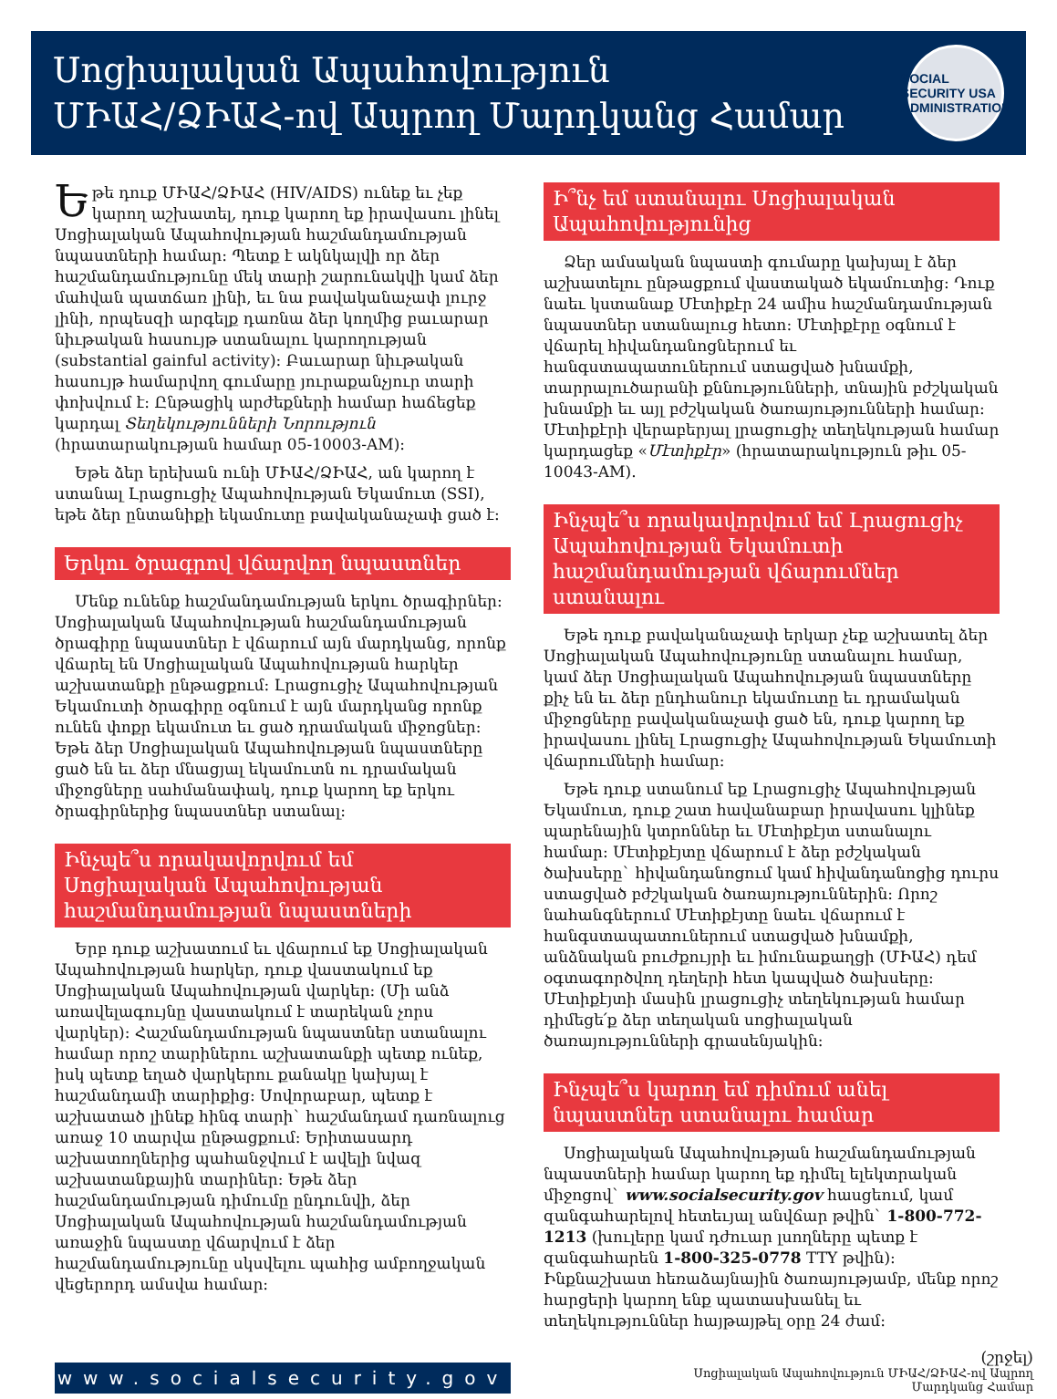Սոցիալական Ապահովություն
ՄԻԱՀ/ՁԻԱՀ-ով Ապրող Մարդկանց Համար
SOCIAL SECURITY USA ADMINISTRATION
Եթե դուք ՄԻԱՀ/ՁԻԱՀ (HIV/AIDS) ունեք եւ չեք կարող աշխատել, դուք կարող եք իրավասու լինել Սոցիալական Ապահովության հաշմանդամության նպաստների համար: Պետք է ակնկալվի որ ձեր հաշմանդամությունը մեկ տարի շարունակվի կամ ձեր մահվան պատճառ լինի, եւ նա բավականաչափ լուրջ լինի, որպեսզի արգելք դառնա ձեր կողմից բաւարար նիւթական հասույթ ստանալու կարողության (substantial gainful activity): Բաւարար նիւթական հասույթ համարվող գումարը յուրաքանչյուր տարի փոխվում է: Ընթացիկ արժեքների համար հաճեցեք կարդալ Տեղեկությունների Նորություն (հրատարակության համար 05-10003-AM):
Եթե ձեր երեխան ունի ՄԻԱՀ/ՁԻԱՀ, ան կարող է ստանալ Լրացուցիչ Ապահովության Եկամուտ (SSI), եթե ձեր ընտանիքի եկամուտը բավականաչափ ցած է:
Երկու ծրագրով վճարվող նպաստներ
Մենք ունենք հաշմանդամության երկու ծրագիրներ: Սոցիալական Ապահովության հաշմանդամության ծրագիրը նպաստներ է վճարում այն մարդկանց, որոնք վճարել են Սոցիալական Ապահովության հարկեր աշխատանքի ընթացքում: Լրացուցիչ Ապահովության Եկամուտի ծրագիրը օգնում է այն մարդկանց որոնք ունեն փոքր եկամուտ եւ ցած դրամական միջոցներ: Եթե ձեր Սոցիալական Ապահովության նպաստները ցած են եւ ձեր մնացյալ եկամուտն ու դրամական միջոցները սահմանափակ, դուք կարող եք երկու ծրագիրներից նպաստներ ստանալ:
Ինչպե՞ս որակավորվում եմ Սոցիալական Ապահովության հաշմանդամության նպաստների
Երբ դուք աշխատում եւ վճարում եք Սոցիալական Ապահովության հարկեր, դուք վաստակում եք Սոցիալական Ապահովության վարկեր: (Մի անձ առավելագույնը վաստակում է տարեկան չորս վարկեր): Հաշմանդամության նպաստներ ստանալու համար որոշ տարիներու աշխատանքի պետք ունեք, իսկ պետք եղած վարկերու քանակը կախյալ է հաշմանդամի տարիքից: Սովորաբար, պետք է աշխատած լինեք հինգ տարի` հաշմանդամ դառնալուց առաջ 10 տարվա ընթացքում: Երիտասարդ աշխատողներից պահանջվում է ավելի նվազ աշխատանքային տարիներ: Եթե ձեր հաշմանդամության դիմումը ընդունվի, ձեր Սոցիալական Ապահովության հաշմանդամության առաջին նպաստը վճարվում է ձեր հաշմանդամությունը սկսվելու պահից ամբողջական վեցերորդ ամսվա համար:
Ի՞նչ եմ ստանալու Սոցիալական Ապահովությունից
Ձեր ամսական նպաստի գումարը կախյալ է ձեր աշխատելու ընթացքում վաստակած եկամուտից: Դուք նաեւ կստանաք Մէտիքէր 24 ամիս հաշմանդամության նպաստներ ստանալուց հետո: Մէտիքէրը օգնում է վճարել հիվանդանոցներում եւ հանգստապատուներում ստացված խնամքի, տարրալուծարանի քննությունների, տնային բժշկական խնամքի եւ այլ բժշկական ծառայությունների համար: Մէտիքէրի վերաբերյալ լրացուցիչ տեղեկության համար կարդացեք «Մէտիքէր» (հրատարակություն թիւ 05-10043-AM).
Ինչպե՞ս որակավորվում եմ Լրացուցիչ Ապահովության Եկամուտի հաշմանդամության վճարումներ ստանալու
Եթե դուք բավականաչափ երկար չեք աշխատել ձեր Սոցիալական Ապահովությունը ստանալու համար, կամ ձեր Սոցիալական Ապահովության նպաստները քիչ են եւ ձեր ընդհանուր եկամուտը եւ դրամական միջոցները բավականաչափ ցած են, դուք կարող եք իրավասու լինել Լրացուցիչ Ապահովության Եկամուտի վճարումների համար:
Եթե դուք ստանում եք Լրացուցիչ Ապահովության Եկամուտ, դուք շատ հավանաբար իրավասու կլինեք պարենային կտրոններ եւ Մէտիքէյտ ստանալու համար: Մէտիքէյտը վճարում է ձեր բժշկական ծախսերը` հիվանդանոցում կամ հիվանդանոցից դուրս ստացված բժշկական ծառայություններին: Որոշ նահանգներում Մէտիքէյտը նաեւ վճարում է հանգստապատուներում ստացված խնամքի, անձնական բուժքույրի եւ իմունաքաղցի (ՄԻԱՀ) դեմ օգտագործվող դեղերի հետ կապված ծախսերը: Մէտիքէյտի մասին լրացուցիչ տեղեկության համար դիմեցե՛ք ձեր տեղական սոցիալական ծառայությունների գրասենյակին:
Ինչպե՞ս կարող եմ դիմում անել նպաստներ ստանալու համար
Սոցիալական Ապահովության հաշմանդամության նպաստների համար կարող եք դիմել ելեկտրական միջոցով` www.socialsecurity.gov հասցեում, կամ զանգահարելով հետեւյալ անվճար թվին` 1-800-772-1213 (խուլերը կամ դժուար լսողները պետք է զանգահարեն 1-800-325-0778 TTY թվին): Ինքնաշխատ հեռաձայնային ծառայությամբ, մենք որոշ հարցերի կարող ենք պատասխանել եւ տեղեկություններ հայթայթել օրը 24 ժամ:
www.socialsecurity.gov
(շրջել)
Սոցիալական Ապահովություն ՄԻԱՀ/ՁԻԱՀ-ով Ապրող
Մարդկանց Համար